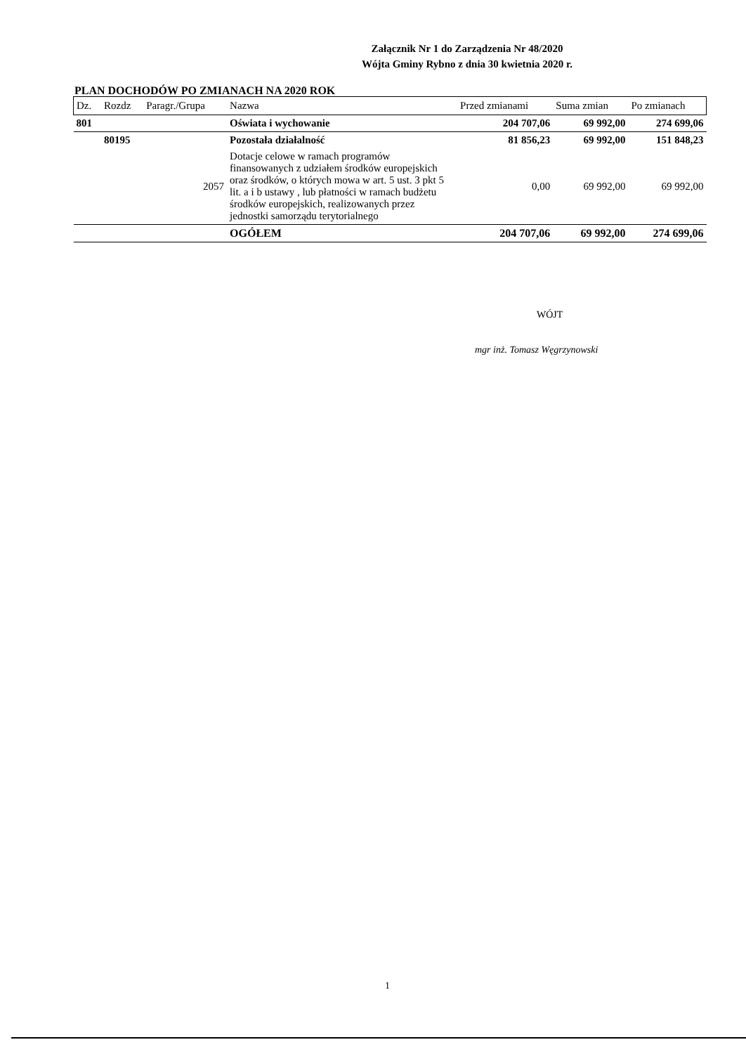Załącznik Nr 1 do Zarządzenia Nr 48/2020
Wójta Gminy Rybno z dnia 30 kwietnia 2020 r.
PLAN DOCHODÓW PO ZMIANACH NA 2020 ROK
| Dz. | Rozdz | Paragr./Grupa | Nazwa | Przed zmianami | Suma zmian | Po zmianach |
| --- | --- | --- | --- | --- | --- | --- |
| 801 | | | Oświata i wychowanie | 204 707,06 | 69 992,00 | 274 699,06 |
| | 80195 | | Pozostała działalność | 81 856,23 | 69 992,00 | 151 848,23 |
| | | 2057 | Dotacje celowe w ramach programów finansowanych z udziałem środków europejskich oraz środków, o których mowa w art. 5 ust. 3 pkt 5 lit. a i b ustawy , lub płatności w ramach budżetu środków europejskich, realizowanych przez jednostki samorządu terytorialnego | 0,00 | 69 992,00 | 69 992,00 |
| | | | OGÓŁEM | 204 707,06 | 69 992,00 | 274 699,06 |
WÓJT
mgr inż. Tomasz Węgrzynowski
1